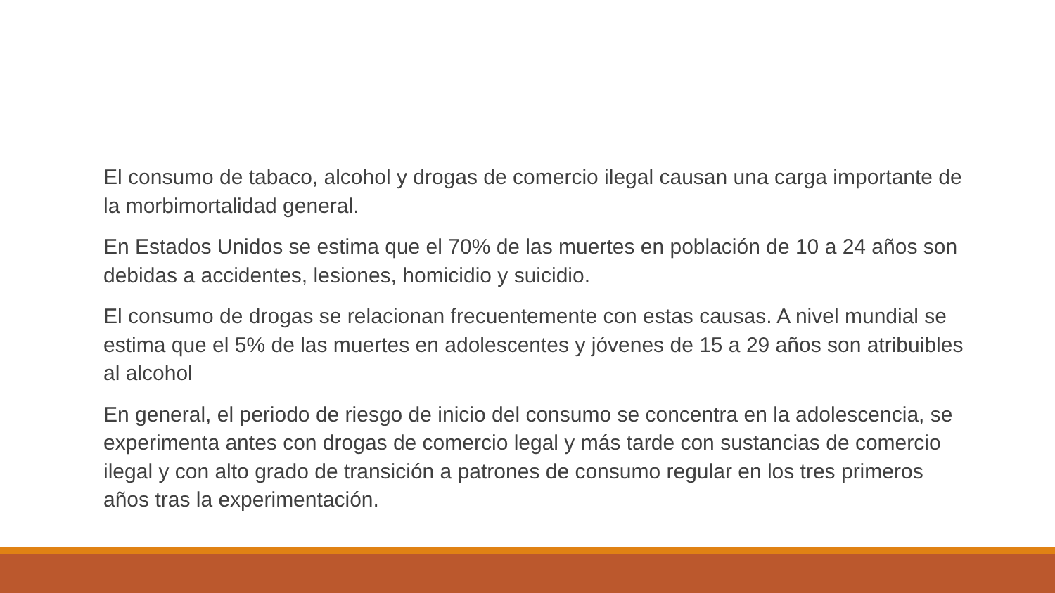El consumo de tabaco, alcohol y drogas de comercio ilegal causan una carga importante de la morbimortalidad general.
En Estados Unidos se estima que el 70% de las muertes en población de 10 a 24 años son debidas a accidentes, lesiones, homicidio y suicidio.
El consumo de drogas se relacionan frecuentemente con estas causas. A nivel mundial se estima que el 5% de las muertes en adolescentes y jóvenes de 15 a 29 años son atribuibles al alcohol
En general, el periodo de riesgo de inicio del consumo se concentra en la adolescencia, se experimenta antes con drogas de comercio legal y más tarde con sustancias de comercio ilegal y con alto grado de transición a patrones de consumo regular en los tres primeros años tras la experimentación.